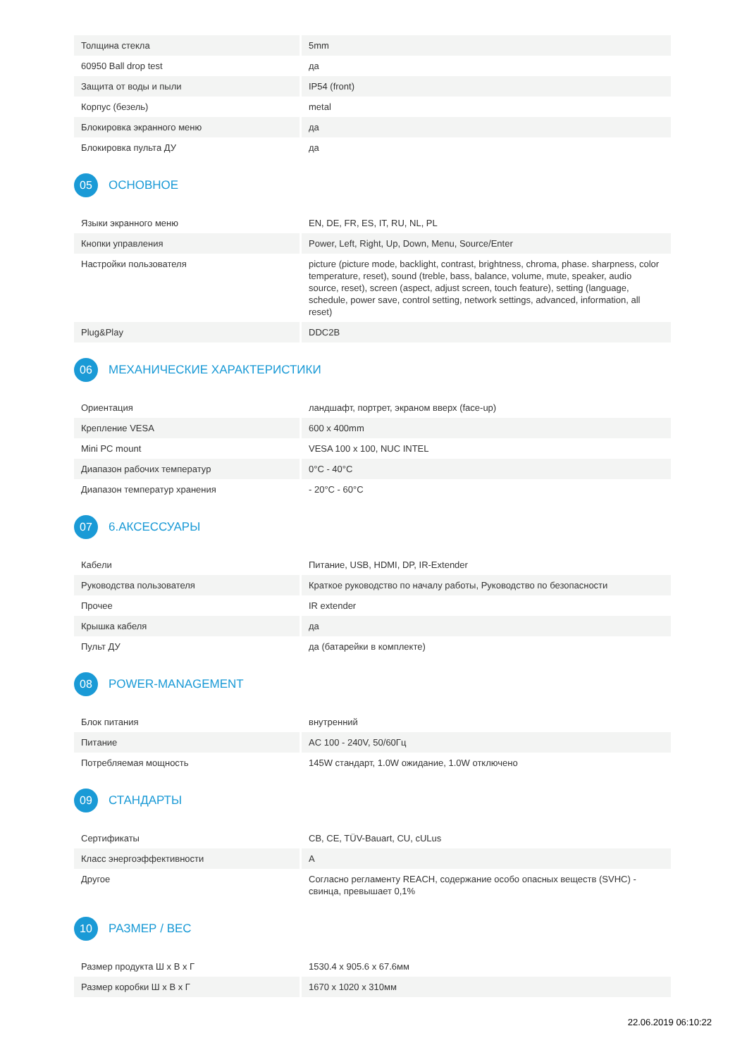| Толщина стекла | 5mm |
| 60950 Ball drop test | да |
| Защита от воды и пыли | IP54 (front) |
| Корпус (безель) | metal |
| Блокировка экранного меню | да |
| Блокировка пульта ДУ | да |
05 ОСНОВНОЕ
| Языки экранного меню | EN, DE, FR, ES, IT, RU, NL, PL |
| Кнопки управления | Power, Left, Right, Up, Down, Menu, Source/Enter |
| Настройки пользователя | picture (picture mode, backlight, contrast, brightness, chroma, phase. sharpness, color temperature, reset), sound (treble, bass, balance, volume, mute, speaker, audio source, reset), screen (aspect, adjust screen, touch feature), setting (language, schedule, power save, control setting, network settings, advanced, information, all reset) |
| Plug&Play | DDC2B |
06 МЕХАНИЧЕСКИЕ ХАРАКТЕРИСТИКИ
| Ориентация | ландшафт, портрет, экраном вверх (face-up) |
| Крепление VESA | 600 x 400mm |
| Mini PC mount | VESA 100 x 100, NUC INTEL |
| Диапазон рабочих температур | 0°C - 40°C |
| Диапазон температур хранения | - 20°C - 60°C |
07 6.АКСЕССУАРЫ
| Кабели | Питание, USB, HDMI, DP, IR-Extender |
| Руководства пользователя | Краткое руководство по началу работы, Руководство по безопасности |
| Прочее | IR extender |
| Крышка кабеля | да |
| Пульт ДУ | да (батарейки в комплекте) |
08 POWER-MANAGEMENT
| Блок питания | внутренний |
| Питание | AC 100 - 240V, 50/60Гц |
| Потребляемая мощность | 145W стандарт, 1.0W ожидание, 1.0W отключено |
09 СТАНДАРТЫ
| Сертификаты | CB, CE, TÜV-Bauart, CU, cULus |
| Класс энергоэффективности | A |
| Другое | Согласно регламенту REACH, содержание особо опасных веществ (SVHC) - свинца, превышает 0,1% |
10 РАЗМЕР / ВЕС
| Размер продукта Ш x В x Г | 1530.4 x 905.6 x 67.6мм |
| Размер коробки Ш x В x Г | 1670 x 1020 x 310мм |
22.06.2019 06:10:22